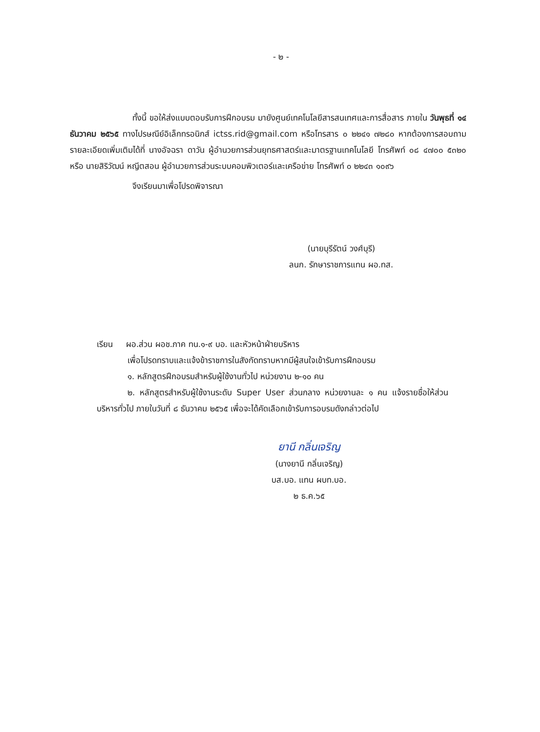- ๒ -
ทั้งนี้ ขอให้ส่งแบบตอบรับการฝึกอบรม มายังศูนย์เทคโนโลยีสารสนเทศและการสื่อสาร ภายใน วันพุธที่ ๑๔ ธันวาคม ๒๕๖๕ ทางไปรษณีย์อิเล็กทรอนิกส์ ictss.rid@gmail.com หรือโทรสาร ๐ ๒๒๔๑ ๗๒๘๐ หากต้องการสอบถามรายละเอียดเพิ่มเติมได้ที่ นางอัจฉรา ดาวัน ผู้อำนวยการส่วนยุทธศาสตร์และมาตรฐานเทคโนโลยี โทรศัพท์ ๐๘ ๔๗๐๐ ๕๓๒๐ หรือ นายสิริวัฒน์ หญีตสอน ผู้อำนวยการส่วนระบบคอมพิวเตอร์และเครือข่าย โทรศัพท์ ๐ ๒๒๔๓ ๑๐๙๖
จึงเรียนมาเพื่อโปรดพิจารณา
(นายบุรีรัตน์ วงศ์บุรี)
ลนก. รักษาราชการแทน ผอ.ทส.
เรียน ผอ.ส่วน ผอช.ภาค ทน.๑-๙ บอ. และหัวหน้าฝ่ายบริหาร
เพื่อโปรดทราบและแจ้งข้าราชการในสังกัดทราบหากมีผู้สนใจเข้ารับการฝึกอบรม
๑. หลักสูตรฝึกอบรมสำหรับผู้ใช้งานทั่วไป หน่วยงาน ๒-๑๐ คน
๒. หลักสูตรสำหรับผู้ใช้งานระดับ Super User ส่วนกลาง หน่วยงานละ ๑ คน แจ้งรายชื่อให้ส่วนบริหารทั่วไป ภายในวันที่ ๘ ธันวาคม ๒๕๖๕ เพื่อจะได้คัดเลือกเข้ารับการอบรมดังกล่าวต่อไป
ยานี กลิ่นเจริญ
(นางยานี กลิ่นเจริญ)
บส.บอ. แทน ผบท.บอ.
๒ ธ.ค.๖๕